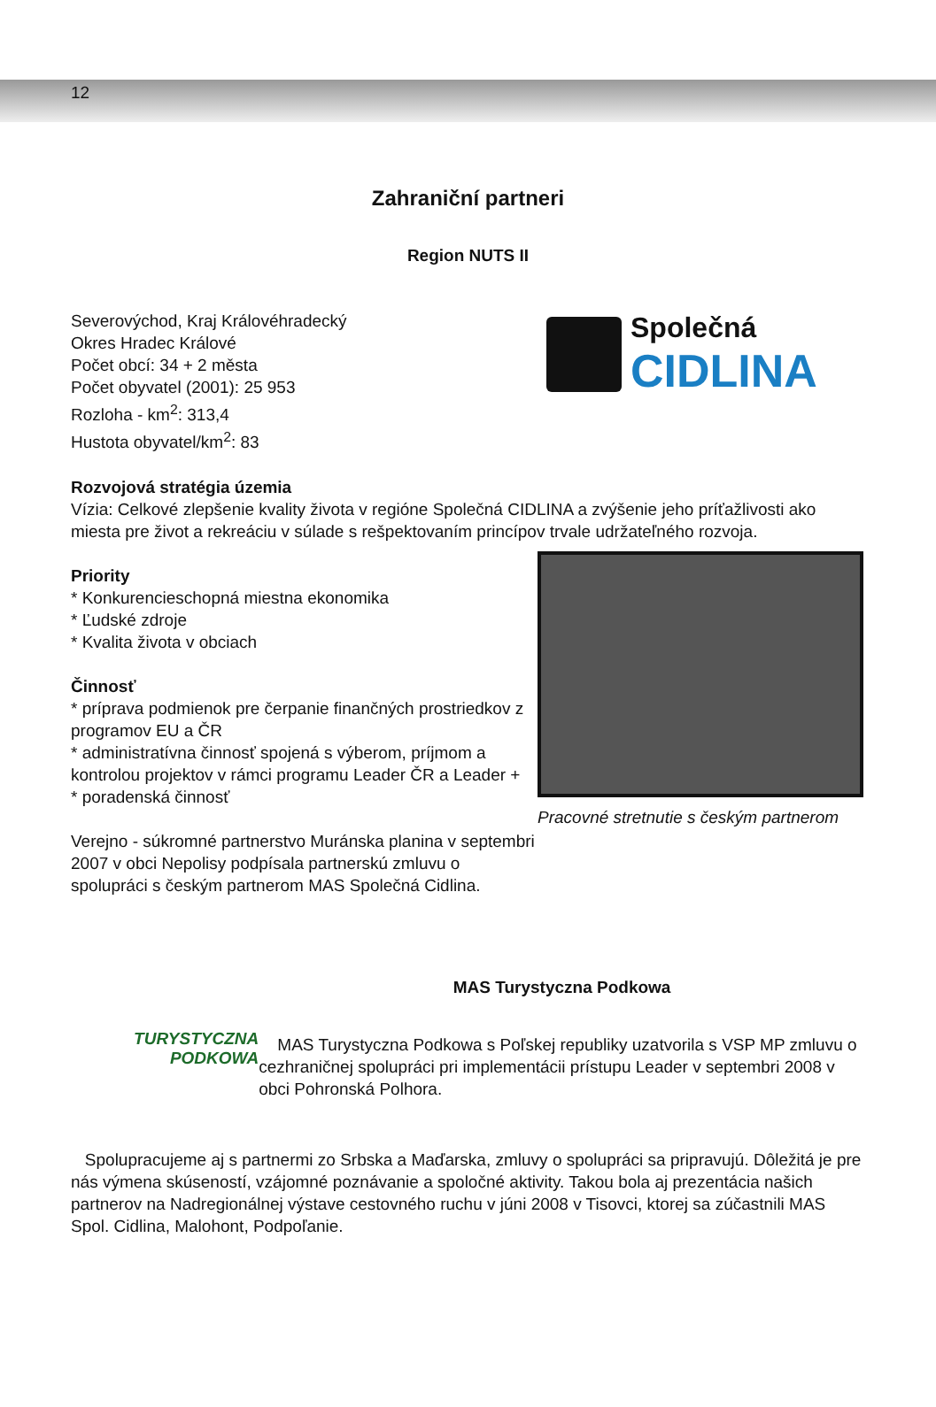12
Zahraniční partneri
Region NUTS II
Severovýchod, Kraj Královéhradecký
Okres Hradec Králové
Počet obcí: 34 + 2 města
Počet obyvatel (2001): 25 953
Rozloha - km<sup>2</sup>: 313,4
Hustota obyvatel/km<sup>2</sup>: 83
Společná
CIDLINA
Rozvojová stratégia územia
Vízia: Celkové zlepšenie kvality života v regióne Společná CIDLINA a zvýšenie jeho príťažlivosti ako miesta pre život a rekreáciu v súlade s rešpektovaním princípov trvale udržateľného rozvoja.
Priority
* Konkurencieschopná miestna ekonomika
* Ľudské zdroje
* Kvalita života v obciach
Činnosť
* príprava podmienok pre čerpanie finančných prostriedkov z programov EU a ČR
* administratívna činnosť spojená s výberom, príjmom a kontrolou projektov v rámci programu Leader ČR a Leader +
* poradenská činnosť
Verejno - súkromné partnerstvo Muránska planina v septembri 2007 v obci Nepolisy podpísala partnerskú zmluvu o spolupráci s českým partnerom MAS Společná Cidlina.
Pracovné stretnutie s českým partnerom
TURYSTYCZNA
PODKOWA
MAS Turystyczna Podkowa
MAS Turystyczna Podkowa s Poľskej republiky uzatvorila s VSP MP zmluvu o cezhraničnej spolupráci pri implementácii prístupu Leader v septembri 2008 v obci Pohronská Polhora.
Spolupracujeme aj s partnermi zo Srbska a Maďarska, zmluvy o spolupráci sa pripravujú. Dôležitá je pre nás výmena skúseností, vzájomné poznávanie a spoločné aktivity. Takou bola aj prezentácia našich partnerov na Nadregionálnej výstave cestovného ruchu v júni 2008 v Tisovci, ktorej sa zúčastnili MAS Spol. Cidlina, Malohont, Podpoľanie.